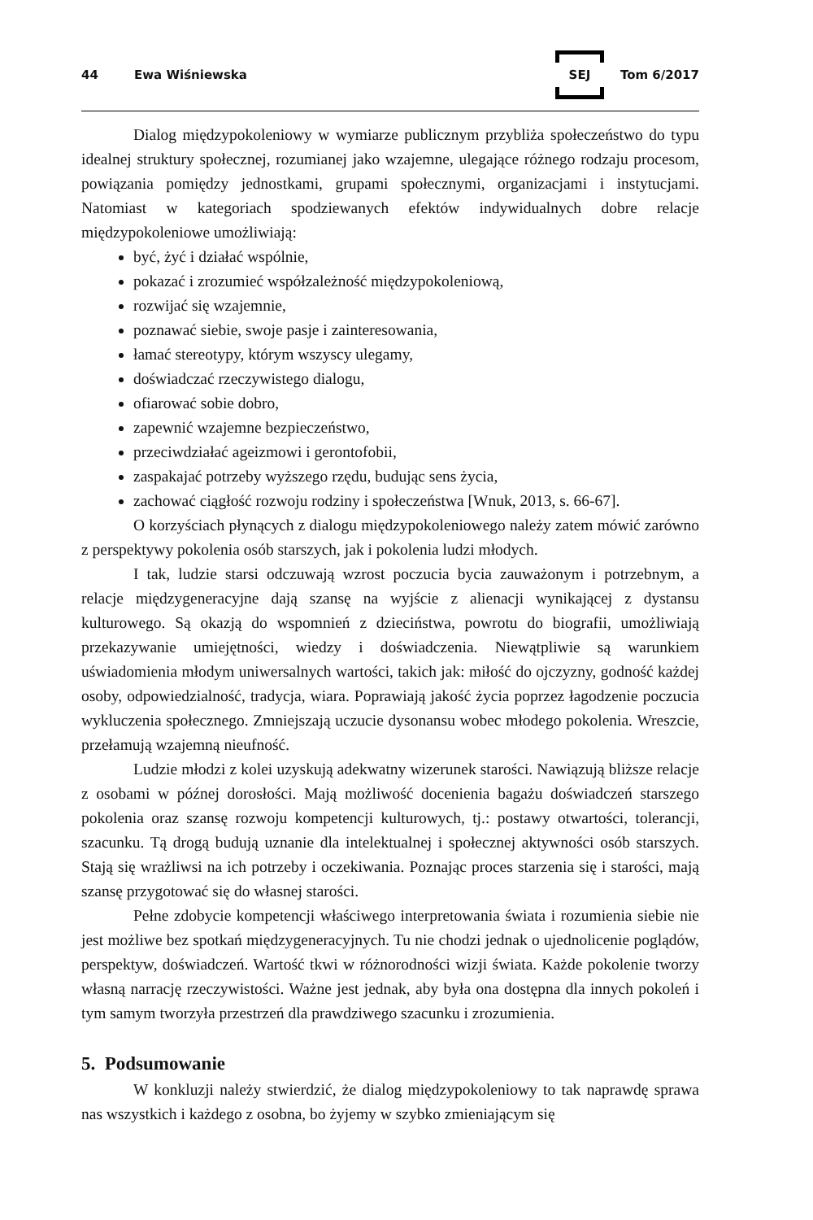44 Ewa Wiśniewska SEJ Tom 6/2017
Dialog międzypokoleniowy w wymiarze publicznym przybliża społeczeństwo do typu idealnej struktury społecznej, rozumianej jako wzajemne, ulegające różnego rodzaju procesom, powiązania pomiędzy jednostkami, grupami społecznymi, organizacjami i instytucjami. Natomiast w kategoriach spodziewanych efektów indywidualnych dobre relacje międzypokoleniowe umożliwiają:
być, żyć i działać wspólnie,
pokazać i zrozumieć współzależność międzypokoleniową,
rozwijać się wzajemnie,
poznawać siebie, swoje pasje i zainteresowania,
łamać stereotypy, którym wszyscy ulegamy,
doświadczać rzeczywistego dialogu,
ofiarować sobie dobro,
zapewnić wzajemne bezpieczeństwo,
przeciwdziałać ageizmowi i gerontofobii,
zaspakajać potrzeby wyższego rzędu, budując sens życia,
zachować ciągłość rozwoju rodziny i społeczeństwa [Wnuk, 2013, s. 66-67].
O korzyściach płynących z dialogu międzypokoleniowego należy zatem mówić zarówno z perspektywy pokolenia osób starszych, jak i pokolenia ludzi młodych.
I tak, ludzie starsi odczuwają wzrost poczucia bycia zauważonym i potrzebnym, a relacje międzygeneracyjne dają szansę na wyjście z alienacji wynikającej z dystansu kulturowego. Są okazją do wspomnień z dzieciństwa, powrotu do biografii, umożliwiają przekazywanie umiejętności, wiedzy i doświadczenia. Niewątpliwie są warunkiem uświadomienia młodym uniwersalnych wartości, takich jak: miłość do ojczyzny, godność każdej osoby, odpowiedzialność, tradycja, wiara. Poprawiają jakość życia poprzez łagodzenie poczucia wykluczenia społecznego. Zmniejszają uczucie dysonansu wobec młodego pokolenia. Wreszcie, przełamują wzajemną nieufność.
Ludzie młodzi z kolei uzyskują adekwatny wizerunek starości. Nawiązują bliższe relacje z osobami w późnej dorosłości. Mają możliwość docenienia bagażu doświadczeń starszego pokolenia oraz szansę rozwoju kompetencji kulturowych, tj.: postawy otwartości, tolerancji, szacunku. Tą drogą budują uznanie dla intelektualnej i społecznej aktywności osób starszych. Stają się wrażliwsi na ich potrzeby i oczekiwania. Poznając proces starzenia się i starości, mają szansę przygotować się do własnej starości.
Pełne zdobycie kompetencji właściwego interpretowania świata i rozumienia siebie nie jest możliwe bez spotkań międzygeneracyjnych. Tu nie chodzi jednak o ujednolicenie poglądów, perspektyw, doświadczeń. Wartość tkwi w różnorodności wizji świata. Każde pokolenie tworzy własną narrację rzeczywistości. Ważne jest jednak, aby była ona dostępna dla innych pokoleń i tym samym tworzyła przestrzeń dla prawdziwego szacunku i zrozumienia.
5. Podsumowanie
W konkluzji należy stwierdzić, że dialog międzypokoleniowy to tak naprawdę sprawa nas wszystkich i każdego z osobna, bo żyjemy w szybko zmieniającym się